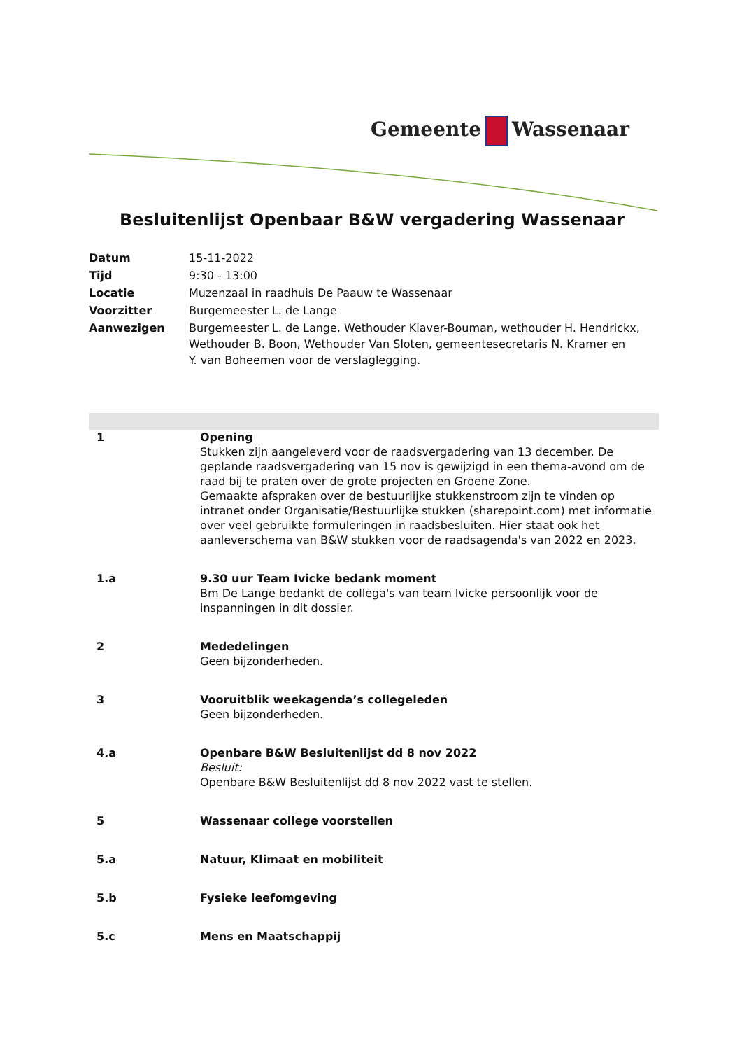Gemeente Wassenaar
Besluitenlijst Openbaar B&W vergadering Wassenaar
| Datum | 15-11-2022 |
| Tijd | 9:30 - 13:00 |
| Locatie | Muzenzaal in raadhuis De Paauw te Wassenaar |
| Voorzitter | Burgemeester L. de Lange |
| Aanwezigen | Burgemeester L. de Lange, Wethouder Klaver-Bouman, wethouder H. Hendrickx, Wethouder B. Boon, Wethouder Van Sloten, gemeentesecretaris N. Kramer en Y. van Boheemen voor de verslaglegging. |
| 1 | Opening Stukken zijn aangeleverd voor de raadsvergadering van 13 december. De geplande raadsvergadering van 15 nov is gewijzigd in een thema-avond om de raad bij te praten over de grote projecten en Groene Zone. Gemaakte afspraken over de bestuurlijke stukkenstroom zijn te vinden op intranet onder Organisatie/Bestuurlijke stukken (sharepoint.com) met informatie over veel gebruikte formuleringen in raadsbesluiten. Hier staat ook het aanleverschema van B&W stukken voor de raadsagenda's van 2022 en 2023. |
| 1.a | 9.30 uur Team Ivicke bedank moment Bm De Lange bedankt de collega's van team Ivicke persoonlijk voor de inspanningen in dit dossier. |
| 2 | Mededelingen Geen bijzonderheden. |
| 3 | Vooruitblik weekagenda’s collegeleden Geen bijzonderheden. |
| 4.a | Openbare B&W Besluitenlijst dd 8 nov 2022 Besluit: Openbare B&W Besluitenlijst dd 8 nov 2022 vast te stellen. |
| 5 | Wassenaar college voorstellen |
| 5.a | Natuur, Klimaat en mobiliteit |
| 5.b | Fysieke leefomgeving |
| 5.c | Mens en Maatschappij |